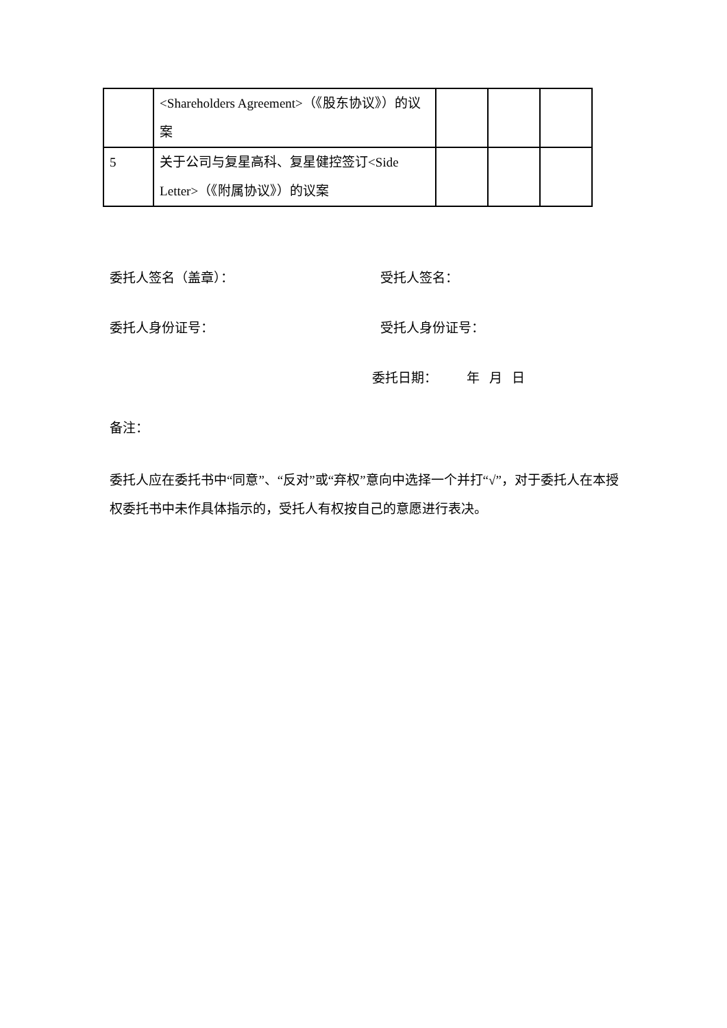| | <Shareholders Agreement>（《股东协议》）的议案 | | | |
| 5 | 关于公司与复星高科、复星健控签订<Side Letter>（《附属协议》）的议案 | | | |
委托人签名（盖章）： 受托人签名：
委托人身份证号： 受托人身份证号：
委托日期： 年 月 日
备注：
委托人应在委托书中“同意”、“反对”或“弃权”意向中选择一个并打“√”，对于委托人在本授权委托书中未作具体指示的，受托人有权按自己的意愿进行表决。